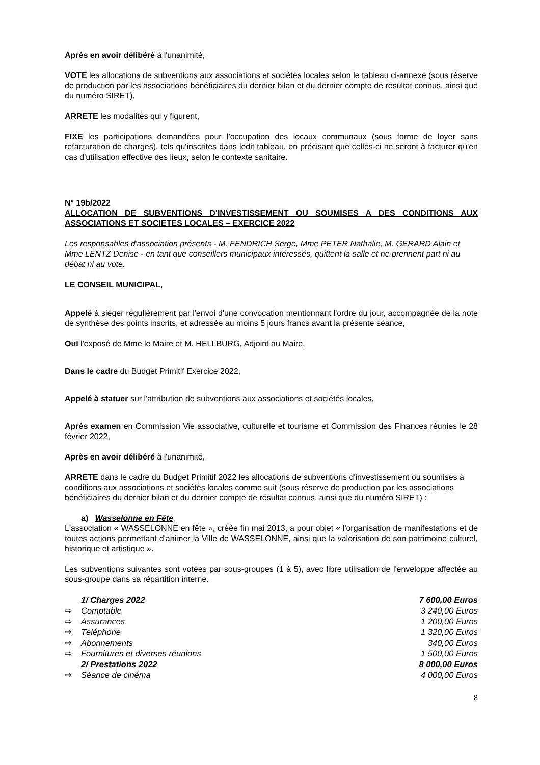Après en avoir délibéré à l'unanimité,
VOTE les allocations de subventions aux associations et sociétés locales selon le tableau ci-annexé (sous réserve de production par les associations bénéficiaires du dernier bilan et du dernier compte de résultat connus, ainsi que du numéro SIRET),
ARRETE les modalités qui y figurent,
FIXE les participations demandées pour l'occupation des locaux communaux (sous forme de loyer sans refacturation de charges), tels qu'inscrites dans ledit tableau, en précisant que celles-ci ne seront à facturer qu'en cas d'utilisation effective des lieux, selon le contexte sanitaire.
N° 19b/2022
ALLOCATION DE SUBVENTIONS D'INVESTISSEMENT OU SOUMISES A DES CONDITIONS AUX ASSOCIATIONS ET SOCIETES LOCALES – EXERCICE 2022
Les responsables d'association présents - M. FENDRICH Serge, Mme PETER Nathalie, M. GERARD Alain et Mme LENTZ Denise - en tant que conseillers municipaux intéressés, quittent la salle et ne prennent part ni au débat ni au vote.
LE CONSEIL MUNICIPAL,
Appelé à siéger régulièrement par l'envoi d'une convocation mentionnant l'ordre du jour, accompagnée de la note de synthèse des points inscrits, et adressée au moins 5 jours francs avant la présente séance,
Ouï l'exposé de Mme le Maire et M. HELLBURG, Adjoint au Maire,
Dans le cadre du Budget Primitif Exercice 2022,
Appelé à statuer sur l'attribution de subventions aux associations et sociétés locales,
Après examen en Commission Vie associative, culturelle et tourisme et Commission des Finances réunies le 28 février 2022,
Après en avoir délibéré à l'unanimité,
ARRETE dans le cadre du Budget Primitif 2022 les allocations de subventions d'investissement ou soumises à conditions aux associations et sociétés locales comme suit (sous réserve de production par les associations bénéficiaires du dernier bilan et du dernier compte de résultat connus, ainsi que du numéro SIRET) :
a) Wasselonne en Fête
L'association « WASSELONNE en fête », créée fin mai 2013, a pour objet « l'organisation de manifestations et de toutes actions permettant d'animer la Ville de WASSELONNE, ainsi que la valorisation de son patrimoine culturel, historique et artistique ».
Les subventions suivantes sont votées par sous-groupes (1 à 5), avec libre utilisation de l'enveloppe affectée au sous-groupe dans sa répartition interne.
1/ Charges 2022 7 600,00 Euros
⇨ Comptable 3 240,00 Euros
⇨ Assurances 1 200,00 Euros
⇨ Téléphone 1 320,00 Euros
⇨ Abonnements 340,00 Euros
⇨ Fournitures et diverses réunions 1 500,00 Euros
2/ Prestations 2022 8 000,00 Euros
⇨ Séance de cinéma 4 000,00 Euros
8